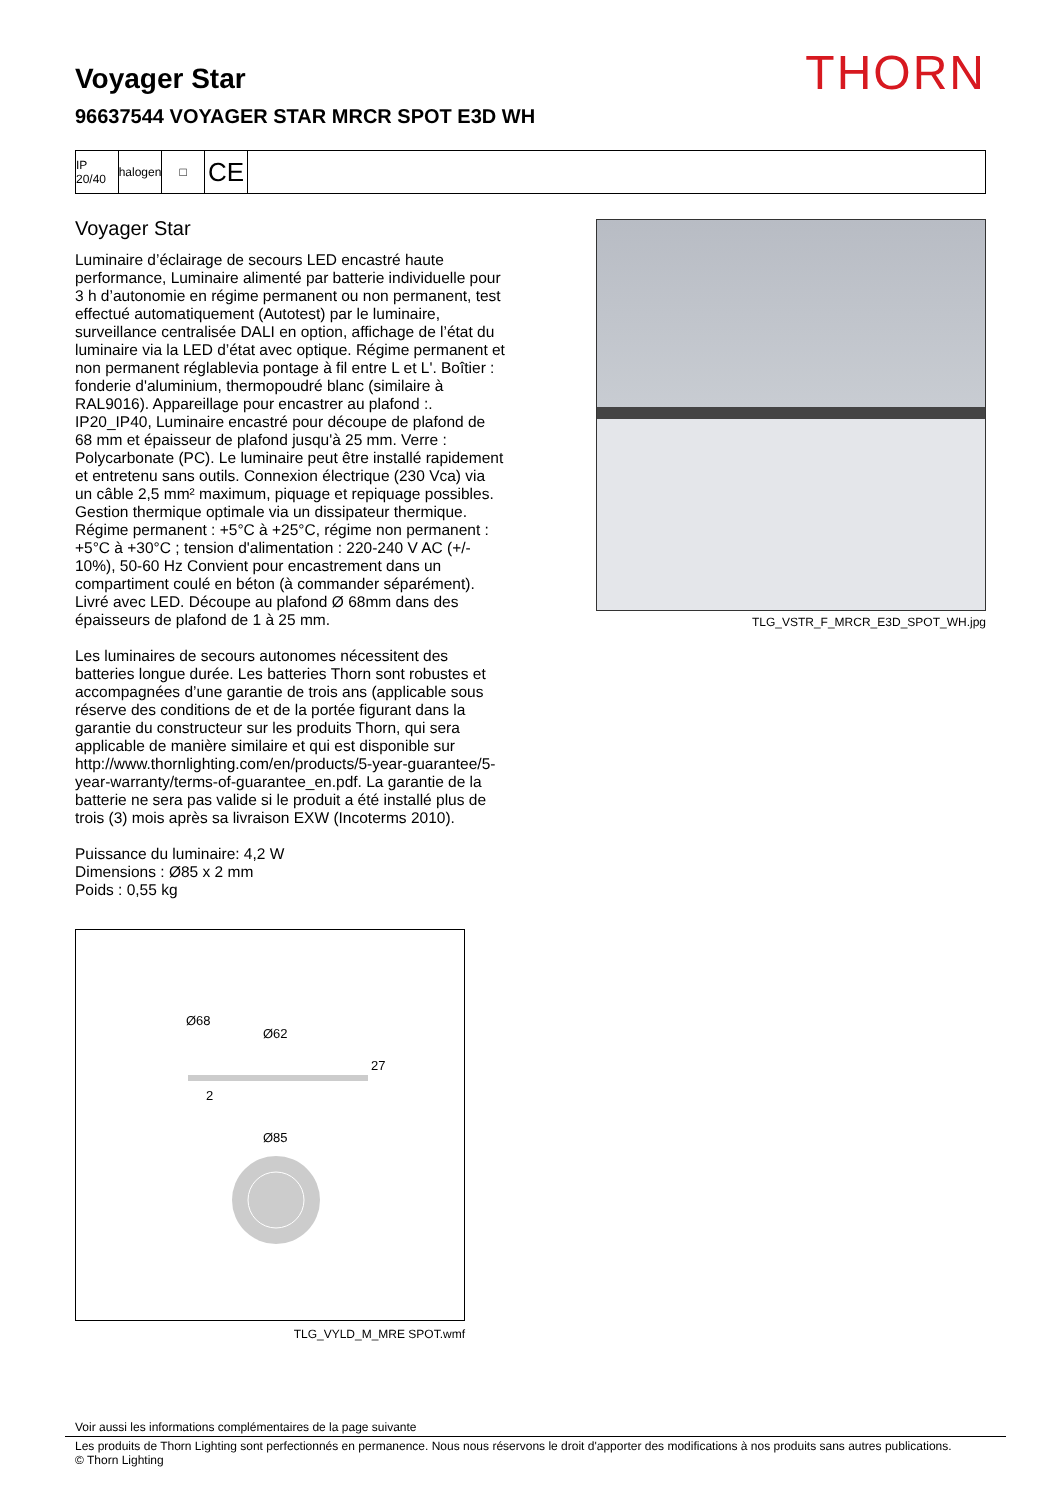Voyager Star
THORN
96637544 VOYAGER STAR MRCR SPOT E3D WH
IP 20/40
halogen
□
CE
Voyager Star
Luminaire d’éclairage de secours LED encastré haute performance, Luminaire alimenté par batterie individuelle pour 3 h d’autonomie en régime permanent ou non permanent, test effectué automatiquement (Autotest) par le luminaire, surveillance centralisée DALI en option, affichage de l’état du luminaire via la LED d’état avec optique. Régime permanent et non permanent réglablevia pontage à fil entre L et L'. Boîtier : fonderie d'aluminium, thermopoudré blanc (similaire à RAL9016). Appareillage pour encastrer au plafond :. IP20_IP40, Luminaire encastré pour découpe de plafond de 68 mm et épaisseur de plafond jusqu'à 25 mm. Verre : Polycarbonate (PC). Le luminaire peut être installé rapidement et entretenu sans outils. Connexion électrique (230 Vca) via un câble 2,5 mm² maximum, piquage et repiquage possibles. Gestion thermique optimale via un dissipateur thermique. Régime permanent : +5°C à +25°C, régime non permanent : +5°C à +30°C ; tension d'alimentation : 220-240 V AC (+/- 10%), 50-60 Hz Convient pour encastrement dans un compartiment coulé en béton (à commander séparément). Livré avec LED. Découpe au plafond Ø 68mm dans des épaisseurs de plafond de 1 à 25 mm.
Les luminaires de secours autonomes nécessitent des batteries longue durée. Les batteries Thorn sont robustes et accompagnées d’une garantie de trois ans (applicable sous réserve des conditions de et de la portée figurant dans la garantie du constructeur sur les produits Thorn, qui sera applicable de manière similaire et qui est disponible sur http://www.thornlighting.com/en/products/5-year-guarantee/5-year-warranty/terms-of-guarantee_en.pdf. La garantie de la batterie ne sera pas valide si le produit a été installé plus de trois (3) mois après sa livraison EXW (Incoterms 2010).
Puissance du luminaire: 4,2 W
Dimensions : Ø85 x 2 mm
Poids : 0,55 kg
Ø68
Ø62
27
2
Ø85
TLG_VYLD_M_MRE SPOT.wmf
TLG_VSTR_F_MRCR_E3D_SPOT_WH.jpg
Voir aussi les informations complémentaires de la page suivante
Les produits de Thorn Lighting sont perfectionnés en permanence. Nous nous réservons le droit d'apporter des modifications à nos produits sans autres publications.
© Thorn Lighting